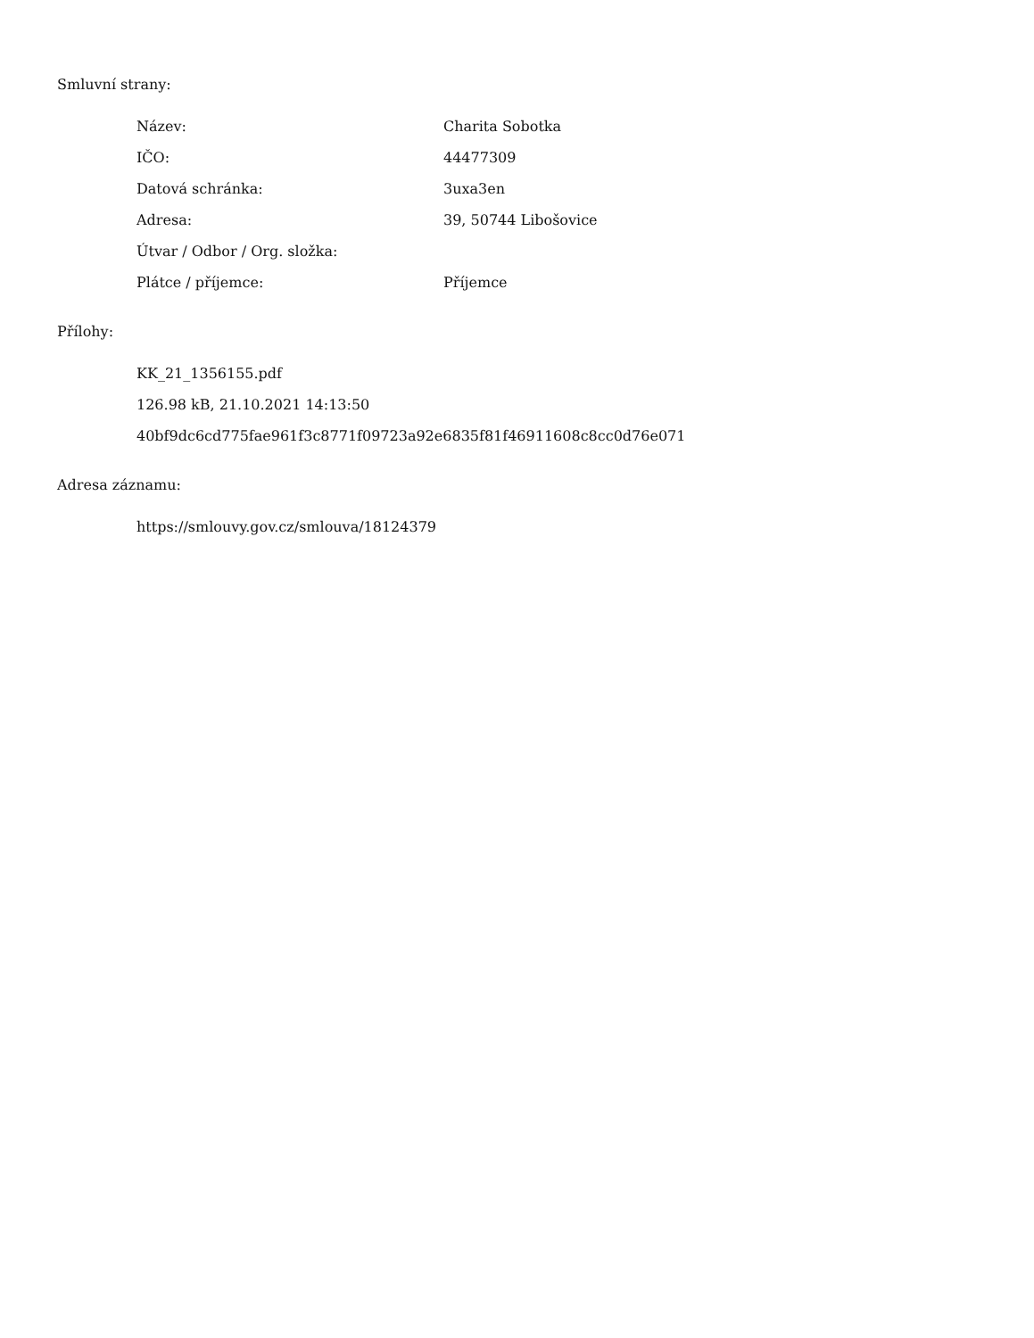Smluvní strany:
| Název: | Charita Sobotka |
| IČO: | 44477309 |
| Datová schránka: | 3uxa3en |
| Adresa: | 39, 50744 Libošovice |
| Útvar / Odbor / Org. složka: | |
| Plátce / příjemce: | Příjemce |
Přílohy:
KK_21_1356155.pdf
126.98 kB, 21.10.2021 14:13:50
40bf9dc6cd775fae961f3c8771f09723a92e6835f81f46911608c8cc0d76e071
Adresa záznamu:
https://smlouvy.gov.cz/smlouva/18124379